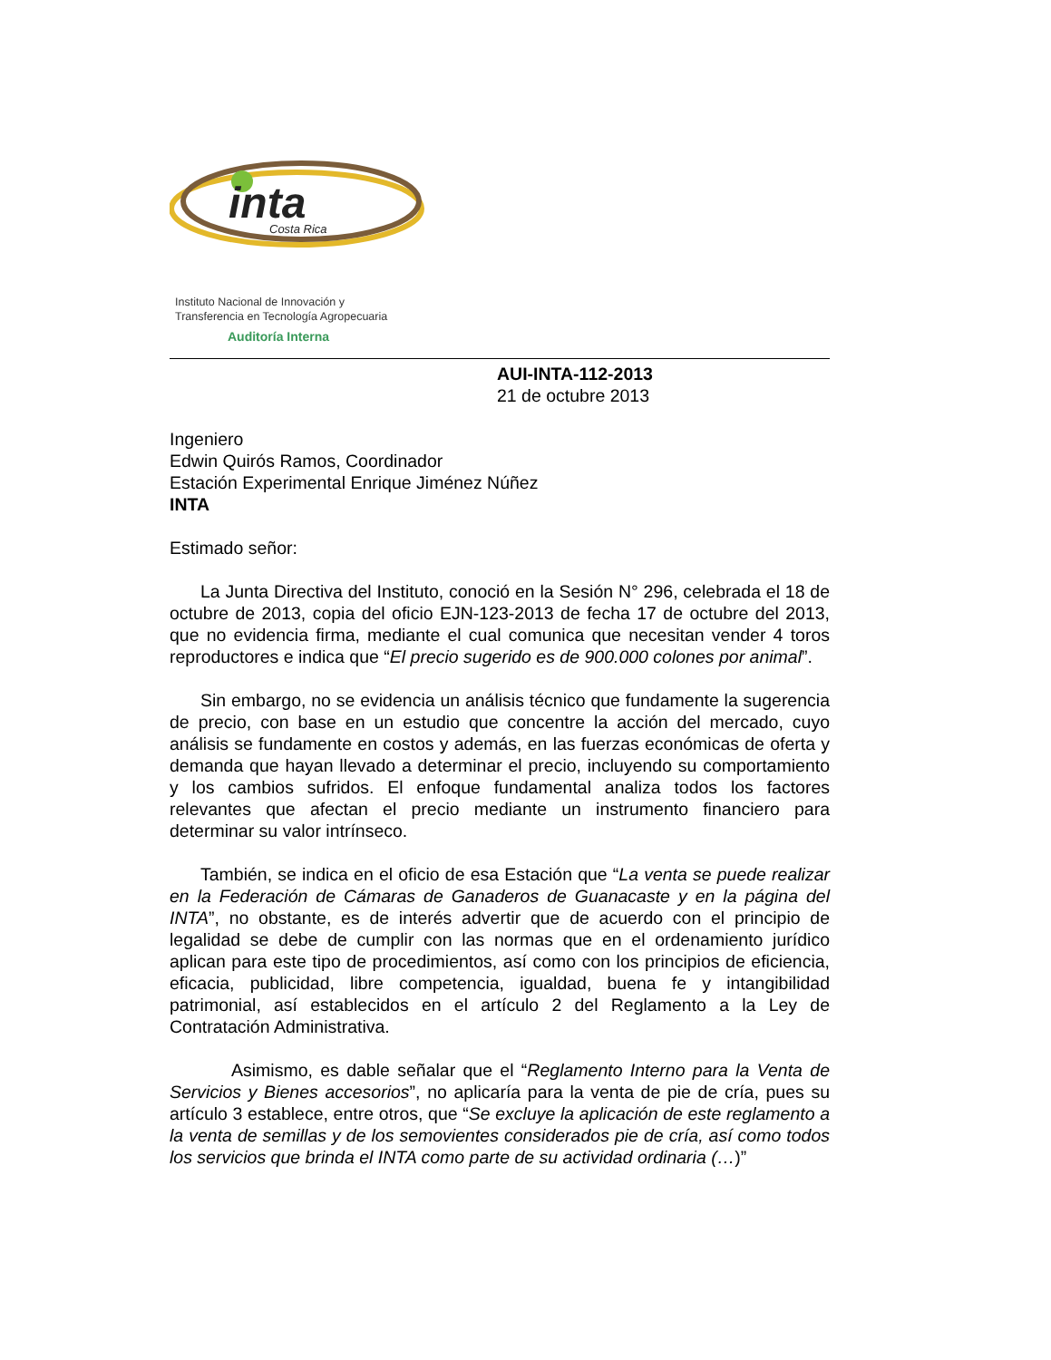inta
Costa Rica
Instituto Nacional de Innovación y
Transferencia en Tecnología Agropecuaria
Auditoría Interna
AUI-INTA-112-2013
21 de octubre 2013
Ingeniero
Edwin Quirós Ramos, Coordinador
Estación Experimental Enrique Jiménez Núñez
INTA
Estimado señor:
La Junta Directiva del Instituto, conoció en la Sesión N° 296, celebrada el 18 de octubre de 2013, copia del oficio EJN-123-2013 de fecha 17 de octubre del 2013, que no evidencia firma, mediante el cual comunica que necesitan vender 4 toros reproductores e indica que “El precio sugerido es de 900.000 colones por animal”.
Sin embargo, no se evidencia un análisis técnico que fundamente la sugerencia de precio, con base en un estudio que concentre la acción del mercado, cuyo análisis se fundamente en costos y además, en las fuerzas económicas de oferta y demanda que hayan llevado a determinar el precio, incluyendo su comportamiento y los cambios sufridos. El enfoque fundamental analiza todos los factores relevantes que afectan el precio mediante un instrumento financiero para determinar su valor intrínseco.
También, se indica en el oficio de esa Estación que “La venta se puede realizar en la Federación de Cámaras de Ganaderos de Guanacaste y en la página del INTA”, no obstante, es de interés advertir que de acuerdo con el principio de legalidad se debe de cumplir con las normas que en el ordenamiento jurídico aplican para este tipo de procedimientos, así como con los principios de eficiencia, eficacia, publicidad, libre competencia, igualdad, buena fe y intangibilidad patrimonial, así establecidos en el artículo 2 del Reglamento a la Ley de Contratación Administrativa.
Asimismo, es dable señalar que el “Reglamento Interno para la Venta de Servicios y Bienes accesorios”, no aplicaría para la venta de pie de cría, pues su artículo 3 establece, entre otros, que “Se excluye la aplicación de este reglamento a la venta de semillas y de los semovientes considerados pie de cría, así como todos los servicios que brinda el INTA como parte de su actividad ordinaria (…)”